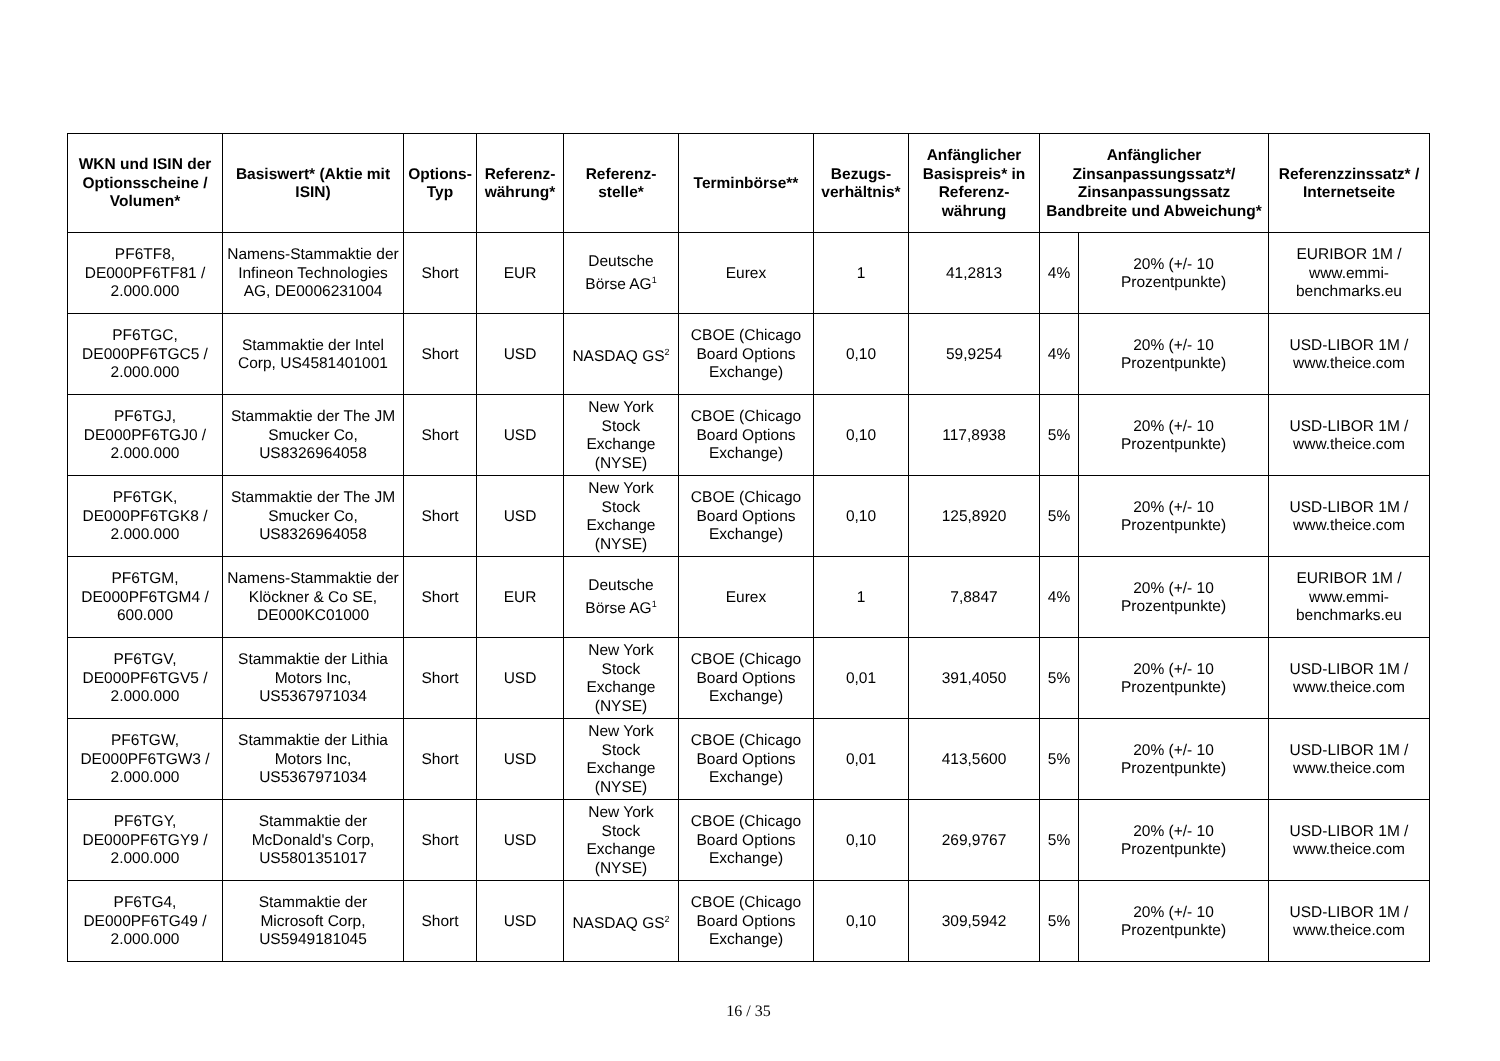| WKN und ISIN der Optionsscheine / Volumen* | Basiswert* (Aktie mit ISIN) | Options-Typ | Referenz-währung* | Referenz-stelle* | Terminbörse** | Bezugs-verhältnis* | Anfänglicher Basispreis* in Referenz-währung | Anfänglicher Zinsanpassungssatz*/ Zinsanpassungssatz Bandbreite und Abweichung* | | Referenzzinssatz* / Internetseite |
| --- | --- | --- | --- | --- | --- | --- | --- | --- | --- | --- |
| PF6TF8, DE000PF6TF81 / 2.000.000 | Namens-Stammaktie der Infineon Technologies AG, DE0006231004 | Short | EUR | Deutsche Börse AG<sup>1</sup> | Eurex | 1 | 41,2813 | 4% | 20% (+/- 10 Prozentpunkte) | EURIBOR 1M / www.emmi-benchmarks.eu |
| PF6TGC, DE000PF6TGC5 / 2.000.000 | Stammaktie der Intel Corp, US4581401001 | Short | USD | NASDAQ GS<sup>2</sup> | CBOE (Chicago Board Options Exchange) | 0,10 | 59,9254 | 4% | 20% (+/- 10 Prozentpunkte) | USD-LIBOR 1M / www.theice.com |
| PF6TGJ, DE000PF6TGJ0 / 2.000.000 | Stammaktie der The JM Smucker Co, US8326964058 | Short | USD | New York Stock Exchange (NYSE) | CBOE (Chicago Board Options Exchange) | 0,10 | 117,8938 | 5% | 20% (+/- 10 Prozentpunkte) | USD-LIBOR 1M / www.theice.com |
| PF6TGK, DE000PF6TGK8 / 2.000.000 | Stammaktie der The JM Smucker Co, US8326964058 | Short | USD | New York Stock Exchange (NYSE) | CBOE (Chicago Board Options Exchange) | 0,10 | 125,8920 | 5% | 20% (+/- 10 Prozentpunkte) | USD-LIBOR 1M / www.theice.com |
| PF6TGM, DE000PF6TGM4 / 600.000 | Namens-Stammaktie der Klöckner & Co SE, DE000KC01000 | Short | EUR | Deutsche Börse AG<sup>1</sup> | Eurex | 1 | 7,8847 | 4% | 20% (+/- 10 Prozentpunkte) | EURIBOR 1M / www.emmi-benchmarks.eu |
| PF6TGV, DE000PF6TGV5 / 2.000.000 | Stammaktie der Lithia Motors Inc, US5367971034 | Short | USD | New York Stock Exchange (NYSE) | CBOE (Chicago Board Options Exchange) | 0,01 | 391,4050 | 5% | 20% (+/- 10 Prozentpunkte) | USD-LIBOR 1M / www.theice.com |
| PF6TGW, DE000PF6TGW3 / 2.000.000 | Stammaktie der Lithia Motors Inc, US5367971034 | Short | USD | New York Stock Exchange (NYSE) | CBOE (Chicago Board Options Exchange) | 0,01 | 413,5600 | 5% | 20% (+/- 10 Prozentpunkte) | USD-LIBOR 1M / www.theice.com |
| PF6TGY, DE000PF6TGY9 / 2.000.000 | Stammaktie der McDonald's Corp, US5801351017 | Short | USD | New York Stock Exchange (NYSE) | CBOE (Chicago Board Options Exchange) | 0,10 | 269,9767 | 5% | 20% (+/- 10 Prozentpunkte) | USD-LIBOR 1M / www.theice.com |
| PF6TG4, DE000PF6TG49 / 2.000.000 | Stammaktie der Microsoft Corp, US5949181045 | Short | USD | NASDAQ GS<sup>2</sup> | CBOE (Chicago Board Options Exchange) | 0,10 | 309,5942 | 5% | 20% (+/- 10 Prozentpunkte) | USD-LIBOR 1M / www.theice.com |
16 / 35